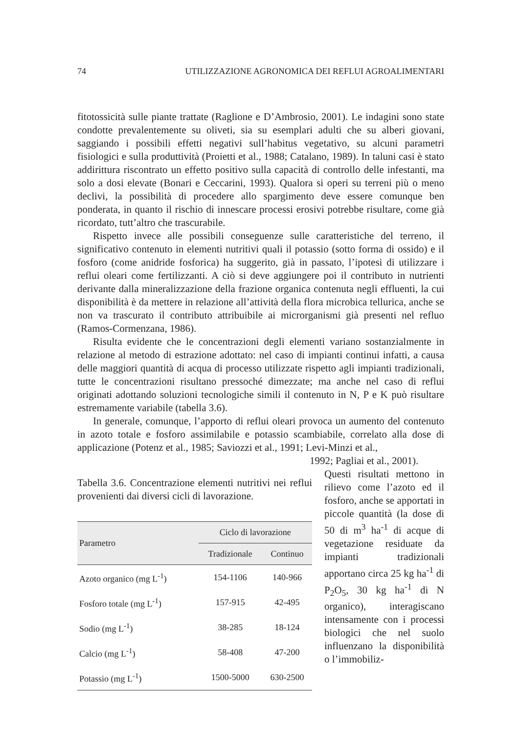74 UTILIZZAZIONE AGRONOMICA DEI REFLUI AGROALIMENTARI
fitotossicità sulle piante trattate (Raglione e D’Ambrosio, 2001). Le indagini sono state condotte prevalentemente su oliveti, sia su esemplari adulti che su alberi giovani, saggiando i possibili effetti negativi sull’habitus vegetativo, su alcuni parametri fisiologici e sulla produttività (Proietti et al., 1988; Catalano, 1989). In taluni casi è stato addirittura riscontrato un effetto positivo sulla capacità di controllo delle infestanti, ma solo a dosi elevate (Bonari e Ceccarini, 1993). Qualora si operi su terreni più o meno declivi, la possibilità di procedere allo spargimento deve essere comunque ben ponderata, in quanto il rischio di innescare processi erosivi potrebbe risultare, come già ricordato, tutt’altro che trascurabile.
Rispetto invece alle possibili conseguenze sulle caratteristiche del terreno, il significativo contenuto in elementi nutritivi quali il potassio (sotto forma di ossido) e il fosforo (come anidride fosforica) ha suggerito, già in passato, l’ipotesi di utilizzare i reflui oleari come fertilizzanti. A ciò si deve aggiungere poi il contributo in nutrienti derivante dalla mineralizzazione della frazione organica contenuta negli effluenti, la cui disponibilità è da mettere in relazione all’attività della flora microbica tellurica, anche se non va trascurato il contributo attribuibile ai microrganismi già presenti nel refluo (Ramos-Cormenzana, 1986).
Risulta evidente che le concentrazioni degli elementi variano sostanzialmente in relazione al metodo di estrazione adottato: nel caso di impianti continui infatti, a causa delle maggiori quantità di acqua di processo utilizzate rispetto agli impianti tradizionali, tutte le concentrazioni risultano pressoché dimezzate; ma anche nel caso di reflui originati adottando soluzioni tecnologiche simili il contenuto in N, P e K può risultare estremamente variabile (tabella 3.6).
In generale, comunque, l’apporto di reflui oleari provoca un aumento del contenuto in azoto totale e fosforo assimilabile e potassio scambiabile, correlato alla dose di applicazione (Potenz et al., 1985; Saviozzi et al., 1991; Levi-Minzi et al.,
Tabella 3.6. Concentrazione elementi nutritivi nei reflui provenienti dai diversi cicli di lavorazione.
| Parametro | Ciclo di lavorazione | |
| --- | --- | --- |
| | Tradizionale | Continuo |
| Azoto organico (mg L<sup>-1</sup>) | 154-1106 | 140-966 |
| Fosforo totale (mg L<sup>-1</sup>) | 157-915 | 42-495 |
| Sodio (mg L<sup>-1</sup>) | 38-285 | 18-124 |
| Calcio (mg L<sup>-1</sup>) | 58-408 | 47-200 |
| Potassio (mg L<sup>-1</sup>) | 1500-5000 | 630-2500 |
1992; Pagliai et al., 2001).
Questi risultati mettono in rilievo come l’azoto ed il fosforo, anche se apportati in piccole quantità (la dose di 50 di m<sup>3</sup> ha<sup>-1</sup> di acque di vegetazione residuate da impianti tradizionali apportano circa 25 kg ha<sup>-1</sup> di P<sub>2</sub>O<sub>5</sub>, 30 kg ha<sup>-1</sup> di N organico), interagiscano intensamente con i processi biologici che nel suolo influenzano la disponibilità o l’immobiliz-